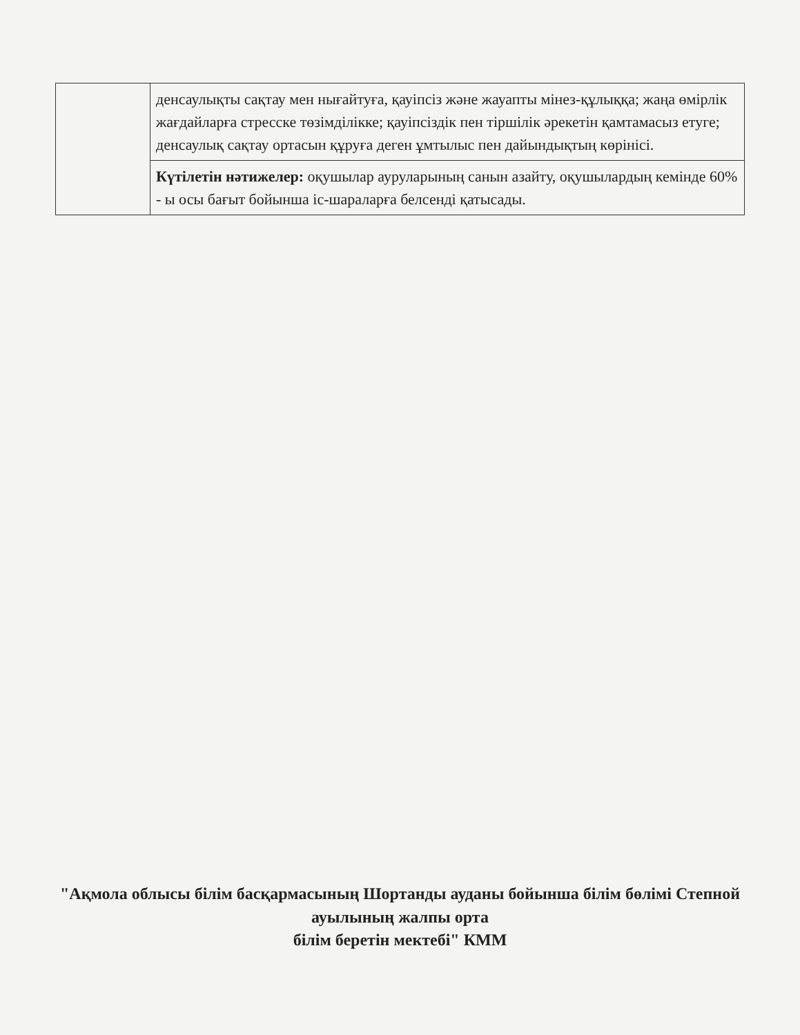| | денсаулықты сақтау мен нығайтуға, қауіпсіз және жауапты мінез-құлыққа; жаңа өмірлік жағдайларға стресске төзімділікке; қауіпсіздік пен тіршілік әрекетін қамтамасыз етуге; денсаулық сақтау ортасын құруға деген ұмтылыс пен дайындықтың көрінісі. |
| | Күтілетін нәтижелер: оқушылар ауруларының санын азайту, оқушылардың кемінде 60% - ы осы бағыт бойынша іс-шараларға белсенді қатысады. |
"Ақмола облысы білім басқармасының Шортанды ауданы бойынша білім бөлімі Степной ауылының жалпы орта
білім беретін мектебі" КММ